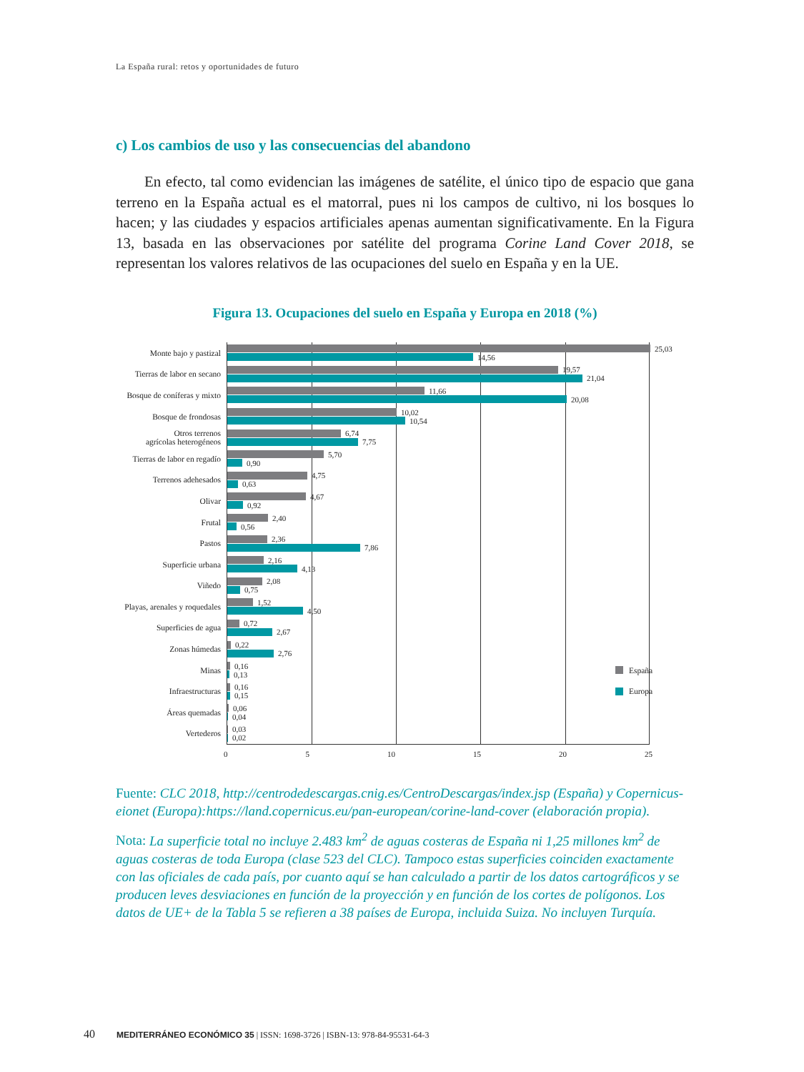La España rural: retos y oportunidades de futuro
c) Los cambios de uso y las consecuencias del abandono
En efecto, tal como evidencian las imágenes de satélite, el único tipo de espacio que gana terreno en la España actual es el matorral, pues ni los campos de cultivo, ni los bosques lo hacen; y las ciudades y espacios artificiales apenas aumentan significativamente. En la Figura 13, basada en las observaciones por satélite del programa Corine Land Cover 2018, se representan los valores relativos de las ocupaciones del suelo en España y en la UE.
Figura 13. Ocupaciones del suelo en España y Europa en 2018 (%)
Monte bajo y pastizal
25,03
14,56
Tierras de labor en secano
19,57
21,04
Bosque de coníferas y mixto
11,66
20,08
Bosque de frondosas
10,02
10,54
Otros terrenos
agrícolas heterogéneos
6,74
7,75
Tierras de labor en regadío
5,70
0,90
Terrenos adehesados
4,75
0,63
Olivar
4,67
0,92
Frutal
2,40
0,56
Pastos
2,36
7,86
Superficie urbana
2,16
4,13
Viñedo
2,08
0,75
Playas, arenales y roquedales
1,52
4,50
Superficies de agua
0,72
2,67
Zonas húmedas
0,22
2,76
Minas
0,16
0,13
España
Infraestructuras
0,16
0,15
Europa
Áreas quemadas
0,06
0,04
Vertederos
0,03
0,02
0 5 10 15 20 25
Fuente: CLC 2018, http://centrodedescargas.cnig.es/CentroDescargas/index.jsp (España) y Copernicus-eionet (Europa):https://land.copernicus.eu/pan-european/corine-land-cover (elaboración propia).
Nota: La superficie total no incluye 2.483 km<sup>2</sup> de aguas costeras de España ni 1,25 millones km<sup>2</sup> de aguas costeras de toda Europa (clase 523 del CLC). Tampoco estas superficies coinciden exactamente con las oficiales de cada país, por cuanto aquí se han calculado a partir de los datos cartográficos y se producen leves desviaciones en función de la proyección y en función de los cortes de polígonos. Los datos de UE+ de la Tabla 5 se refieren a 38 países de Europa, incluida Suiza. No incluyen Turquía.
40 MEDITERRÁNEO ECONÓMICO 35 | ISSN: 1698-3726 | ISBN-13: 978-84-95531-64-3